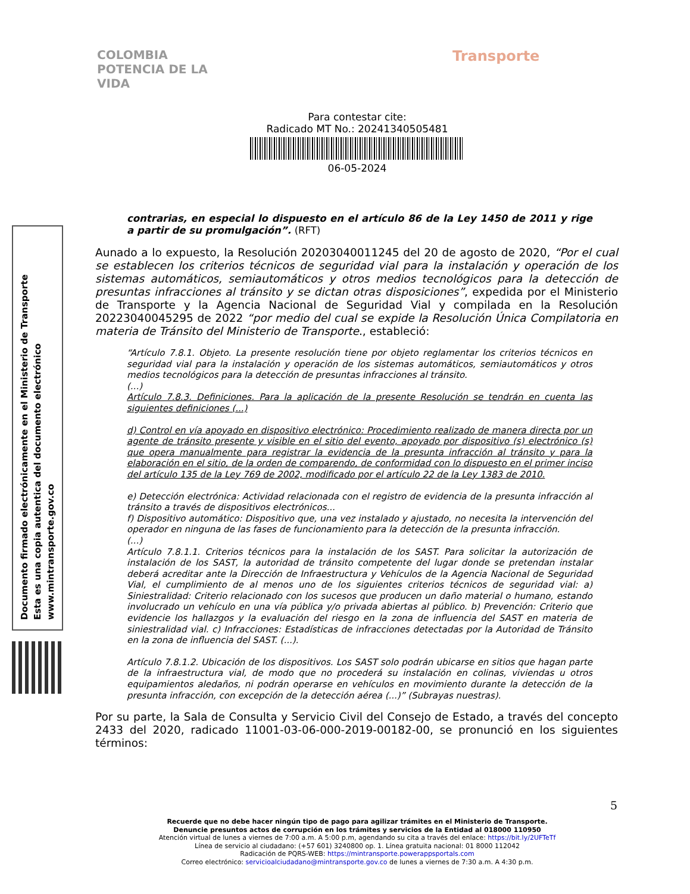COLOMBIA
POTENCIA DE LA
VIDA
Transporte
Documento firmado electrónicamente en el Ministerio de Transporte
Esta es una copia autentica del documento electrónico
www.mintransporte.gov.co
Para contestar cite:
Radicado MT No.: 20241340505481
06-05-2024
contrarias, en especial lo dispuesto en el artículo 86 de la Ley 1450 de 2011 y rige a partir de su promulgación”. (RFT)
Aunado a lo expuesto, la Resolución 20203040011245 del 20 de agosto de 2020, “Por el cual se establecen los criterios técnicos de seguridad vial para la instalación y operación de los sistemas automáticos, semiautomáticos y otros medios tecnológicos para la detección de presuntas infracciones al tránsito y se dictan otras disposiciones”, expedida por el Ministerio de Transporte y la Agencia Nacional de Seguridad Vial y compilada en la Resolución 20223040045295 de 2022 “por medio del cual se expide la Resolución Única Compilatoria en materia de Tránsito del Ministerio de Transporte., estableció:
“Artículo 7.8.1. Objeto. La presente resolución tiene por objeto reglamentar los criterios técnicos en seguridad vial para la instalación y operación de los sistemas automáticos, semiautomáticos y otros medios tecnológicos para la detección de presuntas infracciones al tránsito.
(...)
Artículo 7.8.3. Definiciones. Para la aplicación de la presente Resolución se tendrán en cuenta las siguientes definiciones (...)
d) Control en vía apoyado en dispositivo electrónico: Procedimiento realizado de manera directa por un agente de tránsito presente y visible en el sitio del evento, apoyado por dispositivo (s) electrónico (s) que opera manualmente para registrar la evidencia de la presunta infracción al tránsito y para la elaboración en el sitio, de la orden de comparendo, de conformidad con lo dispuesto en el primer inciso del artículo 135 de la Ley 769 de 2002, modificado por el artículo 22 de la Ley 1383 de 2010.
e) Detección electrónica: Actividad relacionada con el registro de evidencia de la presunta infracción al tránsito a través de dispositivos electrónicos...
f) Dispositivo automático: Dispositivo que, una vez instalado y ajustado, no necesita la intervención del operador en ninguna de las fases de funcionamiento para la detección de la presunta infracción.
(...)
Artículo 7.8.1.1. Criterios técnicos para la instalación de los SAST. Para solicitar la autorización de instalación de los SAST, la autoridad de tránsito competente del lugar donde se pretendan instalar deberá acreditar ante la Dirección de Infraestructura y Vehículos de la Agencia Nacional de Seguridad Vial, el cumplimiento de al menos uno de los siguientes criterios técnicos de seguridad vial: a) Siniestralidad: Criterio relacionado con los sucesos que producen un daño material o humano, estando involucrado un vehículo en una vía pública y/o privada abiertas al público. b) Prevención: Criterio que evidencie los hallazgos y la evaluación del riesgo en la zona de influencia del SAST en materia de siniestralidad vial. c) Infracciones: Estadísticas de infracciones detectadas por la Autoridad de Tránsito en la zona de influencia del SAST. (...).
Artículo 7.8.1.2. Ubicación de los dispositivos. Los SAST solo podrán ubicarse en sitios que hagan parte de la infraestructura vial, de modo que no procederá su instalación en colinas, viviendas u otros equipamientos aledaños, ni podrán operarse en vehículos en movimiento durante la detección de la presunta infracción, con excepción de la detección aérea (...)” (Subrayas nuestras).
Por su parte, la Sala de Consulta y Servicio Civil del Consejo de Estado, a través del concepto 2433 del 2020, radicado 11001-03-06-000-2019-00182-00, se pronunció en los siguientes términos:
5
Recuerde que no debe hacer ningún tipo de pago para agilizar trámites en el Ministerio de Transporte.
Denuncie presuntos actos de corrupción en los trámites y servicios de la Entidad al 018000 110950
Atención virtual de lunes a viernes de 7:00 a.m. A 5:00 p.m, agendando su cita a través del enlace: https://bit.ly/2UFTeTf
Línea de servicio al ciudadano: (+57 601) 3240800 op. 1. Línea gratuita nacional: 01 8000 112042
Radicación de PQRS-WEB: https://mintransporte.powerappsportals.com
Correo electrónico: servicioalciudadano@mintransporte.gov.co de lunes a viernes de 7:30 a.m. A 4:30 p.m.